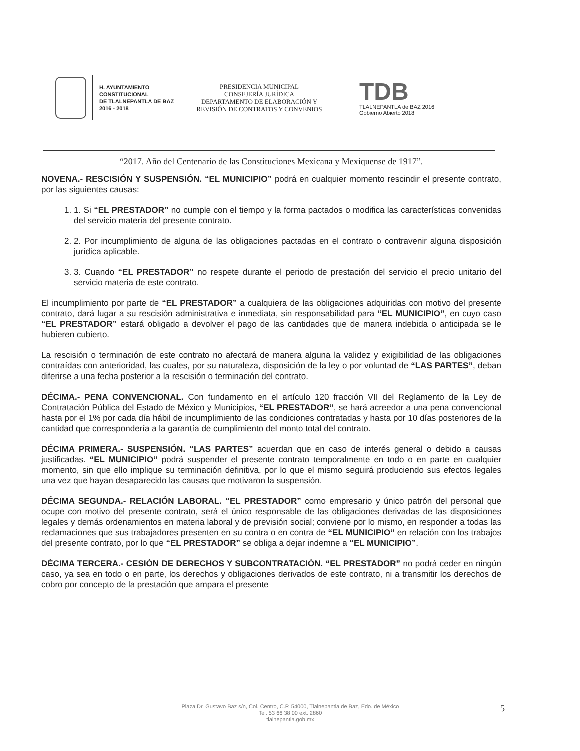H. AYUNTAMIENTO
CONSTITUCIONAL
DE TLALNEPANTLA DE BAZ
2016 - 2018
PRESIDENCIA MUNICIPAL
CONSEJERÍA JURÍDICA
DEPARTAMENTO DE ELABORACIÓN Y
REVISIÓN DE CONTRATOS Y CONVENIOS
TDB
TLALNEPANTLA de BAZ 2016
Gobierno Abierto 2018
“2017. Año del Centenario de las Constituciones Mexicana y Mexiquense de 1917”.
NOVENA.- RESCISIÓN Y SUSPENSIÓN. “EL MUNICIPIO” podrá en cualquier momento rescindir el presente contrato, por las siguientes causas:
1. 1. Si “EL PRESTADOR” no cumple con el tiempo y la forma pactados o modifica las características convenidas del servicio materia del presente contrato.
2. 2. Por incumplimiento de alguna de las obligaciones pactadas en el contrato o contravenir alguna disposición jurídica aplicable.
3. 3. Cuando “EL PRESTADOR” no respete durante el periodo de prestación del servicio el precio unitario del servicio materia de este contrato.
El incumplimiento por parte de “EL PRESTADOR” a cualquiera de las obligaciones adquiridas con motivo del presente contrato, dará lugar a su rescisión administrativa e inmediata, sin responsabilidad para “EL MUNICIPIO”, en cuyo caso “EL PRESTADOR” estará obligado a devolver el pago de las cantidades que de manera indebida o anticipada se le hubieren cubierto.
La rescisión o terminación de este contrato no afectará de manera alguna la validez y exigibilidad de las obligaciones contraídas con anterioridad, las cuales, por su naturaleza, disposición de la ley o por voluntad de “LAS PARTES”, deban diferirse a una fecha posterior a la rescisión o terminación del contrato.
DÉCIMA.- PENA CONVENCIONAL. Con fundamento en el artículo 120 fracción VII del Reglamento de la Ley de Contratación Pública del Estado de México y Municipios, “EL PRESTADOR”, se hará acreedor a una pena convencional hasta por el 1% por cada día hábil de incumplimiento de las condiciones contratadas y hasta por 10 días posteriores de la cantidad que correspondería a la garantía de cumplimiento del monto total del contrato.
DÉCIMA PRIMERA.- SUSPENSIÓN. “LAS PARTES” acuerdan que en caso de interés general o debido a causas justificadas. “EL MUNICIPIO” podrá suspender el presente contrato temporalmente en todo o en parte en cualquier momento, sin que ello implique su terminación definitiva, por lo que el mismo seguirá produciendo sus efectos legales una vez que hayan desaparecido las causas que motivaron la suspensión.
DÉCIMA SEGUNDA.- RELACIÓN LABORAL. “EL PRESTADOR” como empresario y único patrón del personal que ocupe con motivo del presente contrato, será el único responsable de las obligaciones derivadas de las disposiciones legales y demás ordenamientos en materia laboral y de previsión social; conviene por lo mismo, en responder a todas las reclamaciones que sus trabajadores presenten en su contra o en contra de “EL MUNICIPIO” en relación con los trabajos del presente contrato, por lo que “EL PRESTADOR” se obliga a dejar indemne a “EL MUNICIPIO”.
DÉCIMA TERCERA.- CESIÓN DE DERECHOS Y SUBCONTRATACIÓN. “EL PRESTADOR” no podrá ceder en ningún caso, ya sea en todo o en parte, los derechos y obligaciones derivados de este contrato, ni a transmitir los derechos de cobro por concepto de la prestación que ampara el presente
Plaza Dr. Gustavo Baz s/n, Col. Centro, C.P. 54000, Tlalnepantla de Baz, Edo. de México
Tel. 53 66 38 00 ext. 2860
tlalnepantla.gob.mx
5